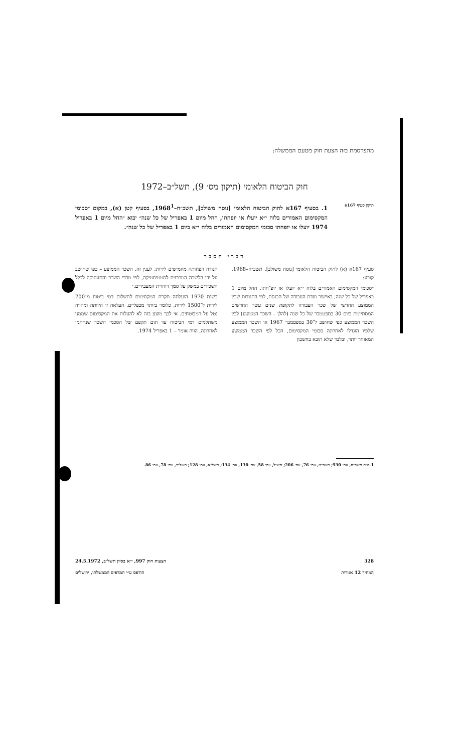מתפרסמת בזה הצעת חוק מטעם הממשלה:
חוק הביטוח הלאומי (תיקון מס׳ 9), תשל״ב–1972
תיקון סעיף 167א
1. בסעיף 167א לחוק הביטוח הלאומי [נוסח משולב], תשכ״ח–1968<sup>1</sup>, בסעיף קטן (א), במקום ״סכומי המקסימום האמורים בלוח י״א יועלו או יופחתו, החל מיום 1 באפריל של כל שנה״ יבוא ״החל מיום 1 באפריל 1974 יועלו או יופחתו סכומי המקסימום האמורים בלוח י״א ביום 1 באפריל של כל שנה״.
דברי הסבר
סעיף 167א (א) לחוק הביטוח הלאומי [נוסח משולב], תשכ״ח–1968, קובע:
״סכומי המקסימום האמורים בלוח י״א יועלו או יופ־חתו, החל מיום 1 באפריל של כל שנה, באישור ועדת העבודה של הכנסת, לפי התנודות שבין הממוצע החדשי של שכר העבודה לתקופת שנים עשר החדשים המסתיימת ביום 30 בספטמבר של כל שנה (להלן – השכר הממוצע) לבין השכר הממוצע כפי שחושב ל־30 בספטמבר 1967 או השכר הממוצע שלפיו הוגדלו לאחרונה סכומי המקסימום, הכל לפי השכר הממוצע המאוחר יותר, ובלבד שלא תובא בחשבון
תנודה הפחותה מחמישים לירות; לענין זה, השכר הממוצע – כפי שחושב על ידי הלשכה המרכזית לסטטיסטיקה, לפי מדדי השכר והתעסוקה לכלל השכירים במשק על סמך דוחו״ת המעבידים.״
בשנת 1970 הועלתה תקרת המקסימום לתשלום דמי ביטוח מ־700 לירות ל־1500 לירות, כלומר ביותר מכפליים. העלאה זו היוותה ומהווה נטל על המבוטחים. אי לכך מוצע בזה לא להעלות את המקסימום שממנו משתלמים דמי הביטוח עד תום תקפם של הסכמי השכר שנחתמו לאחרונה, הווה אומר – 1 באפריל 1974.
1 ס״ח תשכ״ח, עמ׳ 530; תשכ״ט, עמ׳ 76, עמ׳ 206; תש״ל, עמ׳ 58, עמ׳ 130, עמ׳ 134; תשל״א, עמ׳ 128; תשל״ב, עמ׳ 78, עמ׳ 86.
328 הצעות חוק 997, י״א בסיון תשל״ב, 24.5.1972
המחיר 12 אגורות הודפס ע״י המדפיס הממשלתי, ירושלים